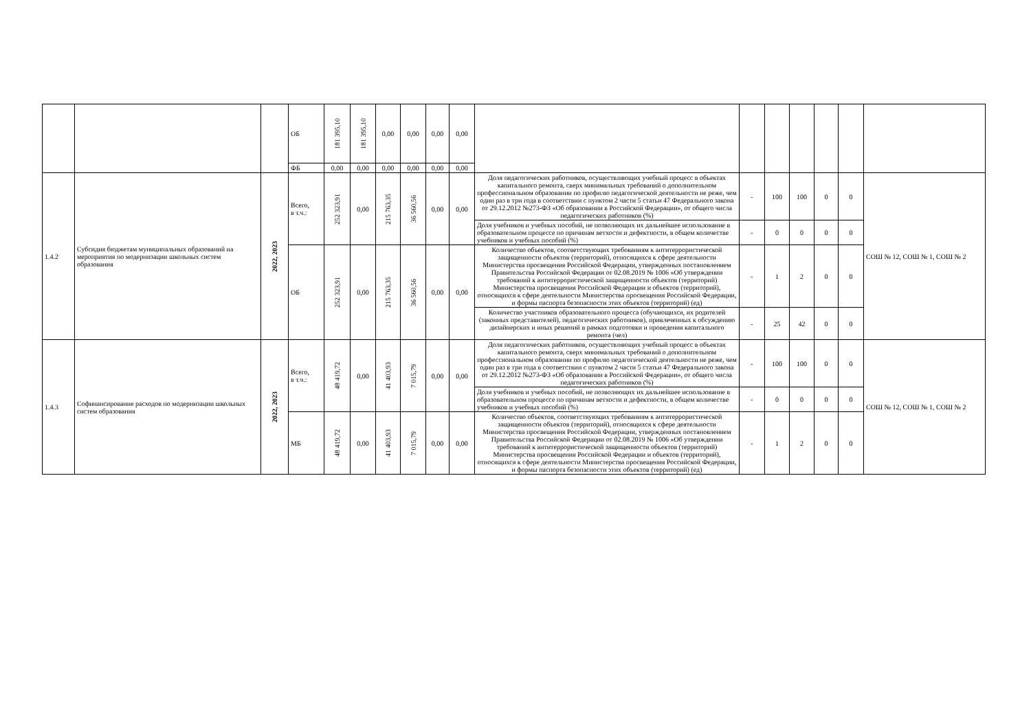| | | | ОБ | 181 395,10 | 181 395,10 | 0,00 | 0,00 | 0,00 | 0,00 | | | | | | | |
| | | | ФБ | 0,00 | 0,00 | 0,00 | 0,00 | 0,00 | 0,00 | | | | | | | |
| 1.4.2 | Субсидия бюджетам муниципальных образований на мероприятия по модернизации школьных систем образования | 2022, 2023 | Всего, в т.ч.: | 252 323,91 | 0,00 | 215 763,35 | 36 560,56 | 0,00 | 0,00 | Доля педагогических работников, осуществляющих учебный процесс в объектах капитального ремонта, сверх минимальных требований о дополнительном профессиональном образовании по профилю педагогической деятельности не реже, чем один раз в три года в соответствии с пунктом 2 части 5 статьи 47 Федерального закона от 29.12.2012 №273-ФЗ «Об образовании в Российской Федерации», от общего числа педагогических работников (%) | - | 100 | 100 | 0 | 0 | СОШ № 12, СОШ № 1, СОШ № 2 |
| | | | | | | | | | | Доля учебников и учебных пособий, не позволяющих их дальнейшее использование в образовательном процессе по причинам ветхости и дефектности, в общем количестве учебников и учебных пособий (%) | - | 0 | 0 | 0 | 0 | |
| | | | ОБ | 252 323,91 | 0,00 | 215 763,35 | 36 560,56 | 0,00 | 0,00 | Количество объектов, соответствующих требованиям к антитеррористической защищенности объектов (территорий), относящихся к сфере деятельности Министерства просвещения Российской Федерации, утвержденных постановлением Правительства Российской Федерации от 02.08.2019 № 1006 «Об утверждении требований к антитеррористической защищенности объектов (территорий) Министерства просвещения Российской Федерации и объектов (территорий), относящихся к сфере деятельности Министерства просвещения Российской Федерации, и формы паспорта безопасности этих объектов (территорий) (ед) | - | 1 | 2 | 0 | 0 | |
| | | | | | | | | | | Количество участников образовательного процесса (обучающихся, их родителей (законных представителей), педагогических работников), привлеченных к обсуждению дизайнерских и иных решений в рамках подготовки и проведения капитального ремонта (чел) | - | 25 | 42 | 0 | 0 | |
| 1.4.3 | Софинансирование расходов по модернизации школьных систем образования | 2022, 2023 | Всего, в т.ч.: | 48 419,72 | 0,00 | 41 403,93 | 7 015,79 | 0,00 | 0,00 | Доля педагогических работников, осуществляющих учебный процесс в объектах капитального ремонта, сверх минимальных требований о дополнительном профессиональном образовании по профилю педагогической деятельности не реже, чем один раз в три года в соответствии с пунктом 2 части 5 статьи 47 Федерального закона от 29.12.2012 №273-ФЗ «Об образовании в Российской Федерации», от общего числа педагогических работников (%) | - | 100 | 100 | 0 | 0 | СОШ № 12, СОШ № 1, СОШ № 2 |
| | | | | | | | | | | Доля учебников и учебных пособий, не позволяющих их дальнейшее использование в образовательном процессе по причинам ветхости и дефектности, в общем количестве учебников и учебных пособий (%) | - | 0 | 0 | 0 | 0 | |
| | | | МБ | 48 419,72 | 0,00 | 41 403,93 | 7 015,79 | 0,00 | 0,00 | Количество объектов, соответствующих требованиям к антитеррористической защищенности объектов (территорий), относящихся к сфере деятельности Министерства просвещения Российской Федерации, утвержденных постановлением Правительства Российской Федерации от 02.08.2019 № 1006 «Об утверждении требований к антитеррористической защищенности объектов (территорий) Министерства просвещения Российской Федерации и объектов (территорий), относящихся к сфере деятельности Министерства просвещения Российской Федерации, и формы паспорта безопасности этих объектов (территорий) (ед) | - | 1 | 2 | 0 | 0 | |